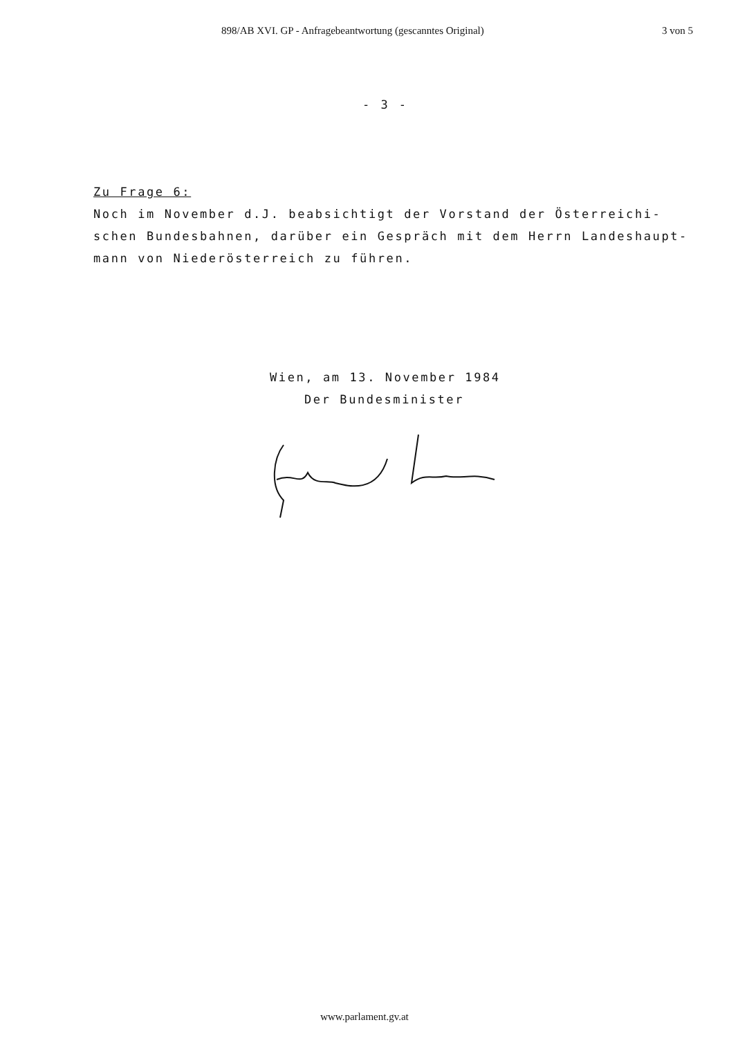898/AB XVI. GP - Anfragebeantwortung (gescanntes Original) 3 von 5
- 3 -
Zu Frage 6:
Noch im November d.J. beabsichtigt der Vorstand der Österreichi-schen Bundesbahnen, darüber ein Gespräch mit dem Herrn Landeshaupt-mann von Niederösterreich zu führen.
Wien, am 13. November 1984
Der Bundesminister
www.parlament.gv.at